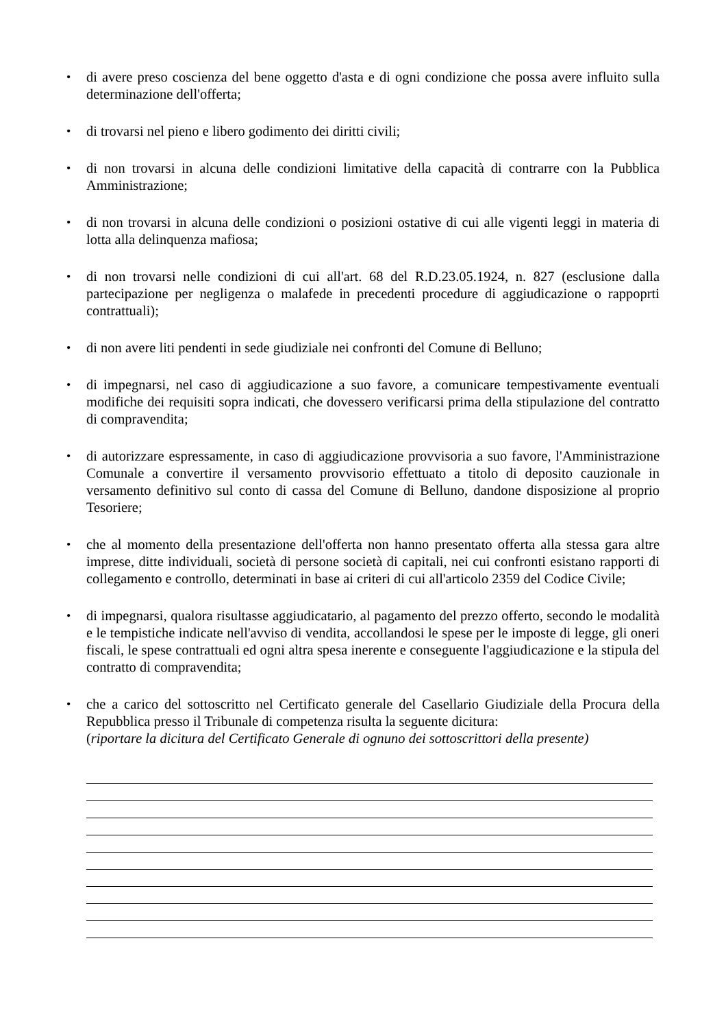• di avere preso coscienza del bene oggetto d'asta e di ogni condizione che possa avere influito sulla determinazione dell'offerta;
• di trovarsi nel pieno e libero godimento dei diritti civili;
• di non trovarsi in alcuna delle condizioni limitative della capacità di contrarre con la Pubblica Amministrazione;
• di non trovarsi in alcuna delle condizioni o posizioni ostative di cui alle vigenti leggi in materia di lotta alla delinquenza mafiosa;
• di non trovarsi nelle condizioni di cui all'art. 68 del R.D.23.05.1924, n. 827 (esclusione dalla partecipazione per negligenza o malafede in precedenti procedure di aggiudicazione o rappoprti contrattuali);
• di non avere liti pendenti in sede giudiziale nei confronti del Comune di Belluno;
• di impegnarsi, nel caso di aggiudicazione a suo favore, a comunicare tempestivamente eventuali modifiche dei requisiti sopra indicati, che dovessero verificarsi prima della stipulazione del contratto di compravendita;
• di autorizzare espressamente, in caso di aggiudicazione provvisoria a suo favore, l'Amministrazione Comunale a convertire il versamento provvisorio effettuato a titolo di deposito cauzionale in versamento definitivo sul conto di cassa del Comune di Belluno, dandone disposizione al proprio Tesoriere;
• che al momento della presentazione dell'offerta non hanno presentato offerta alla stessa gara altre imprese, ditte individuali, società di persone società di capitali, nei cui confronti esistano rapporti di collegamento e controllo, determinati in base ai criteri di cui all'articolo 2359 del Codice Civile;
• di impegnarsi, qualora risultasse aggiudicatario, al pagamento del prezzo offerto, secondo le modalità e le tempistiche indicate nell'avviso di vendita, accollandosi le spese per le imposte di legge, gli oneri fiscali, le spese contrattuali ed ogni altra spesa inerente e conseguente l'aggiudicazione e la stipula del contratto di compravendita;
• che a carico del sottoscritto nel Certificato generale del Casellario Giudiziale della Procura della Repubblica presso il Tribunale di competenza risulta la seguente dicitura:
(riportare la dicitura del Certificato Generale di ognuno dei sottoscrittori della presente)